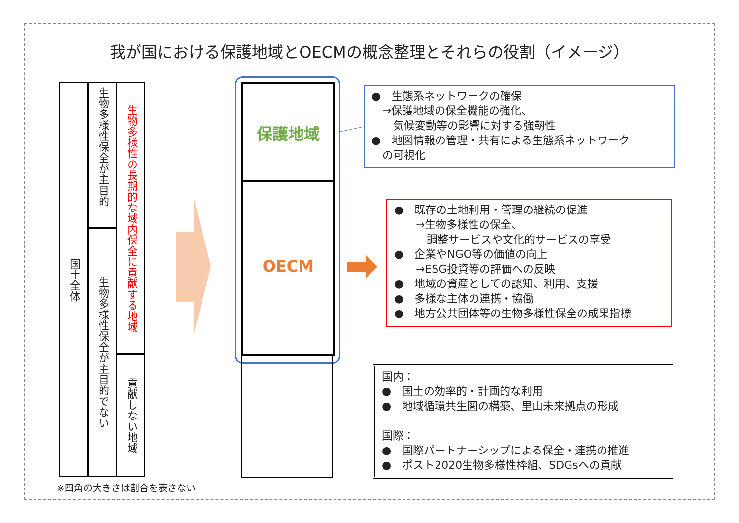我が国における保護地域とOECMの概念整理とそれらの役割（イメージ）
国土全体
生物多様性保全が主目的
生物多様性保全が主目的でない
生物多様性の長期的な域内保全に貢献する地域
貢献しない地域
※四角の大きさは割合を表さない
保護地域
OECM
●　生態系ネットワークの確保
　→保護地域の保全機能の強化、
　　気候変動等の影響に対する強靭性
●　地図情報の管理・共有による生態系ネットワーク
　の可視化
●　既存の土地利用・管理の継続の促進
　　→生物多様性の保全、
　　　調整サービスや文化的サービスの享受
●　企業やNGO等の価値の向上
　　→ESG投資等の評価への反映
●　地域の資産としての認知、利用、支援
●　多様な主体の連携・協働
●　地方公共団体等の生物多様性保全の成果指標
国内：
●　国土の効率的・計画的な利用
●　地域循環共生圏の構築、里山未来拠点の形成
国際：
●　国際パートナーシップによる保全・連携の推進
●　ポスト2020生物多様性枠組、SDGsへの貢献